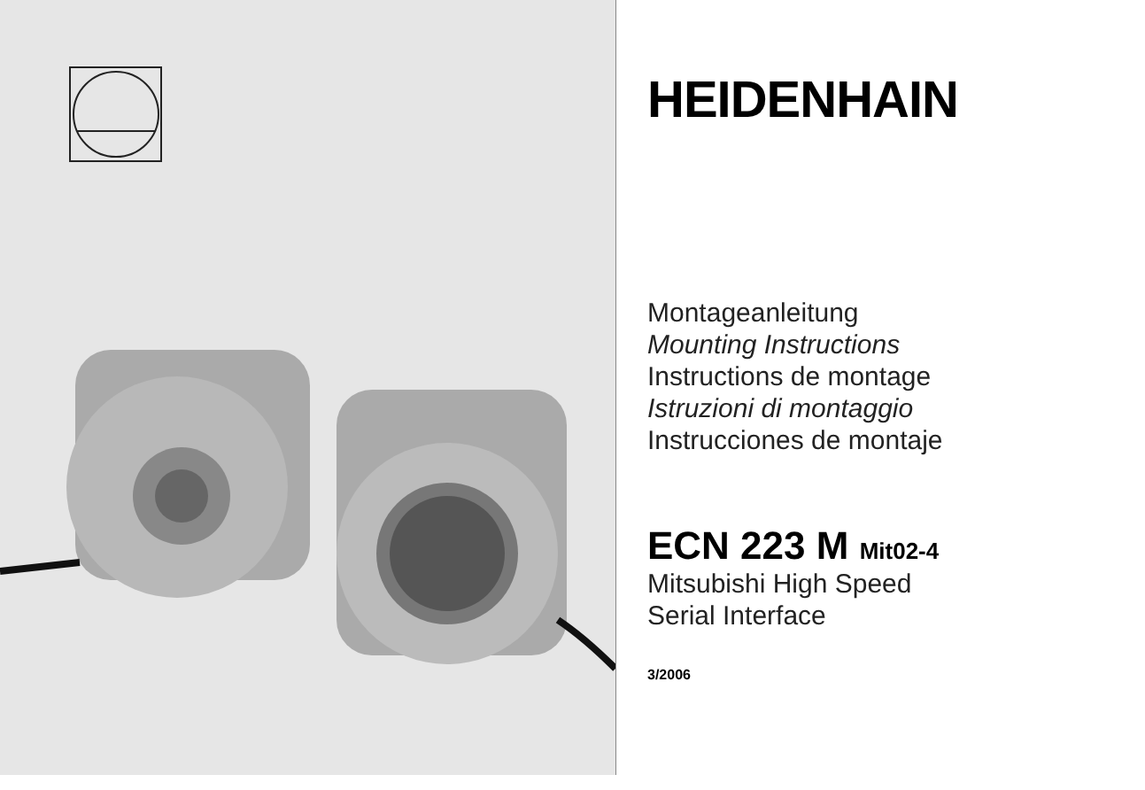HEIDENHAIN
Montageanleitung
Mounting Instructions
Instructions de montage
Istruzioni di montaggio
Instrucciones de montaje
ECN 223 M Mit02-4
Mitsubishi High Speed
Serial Interface
3/2006